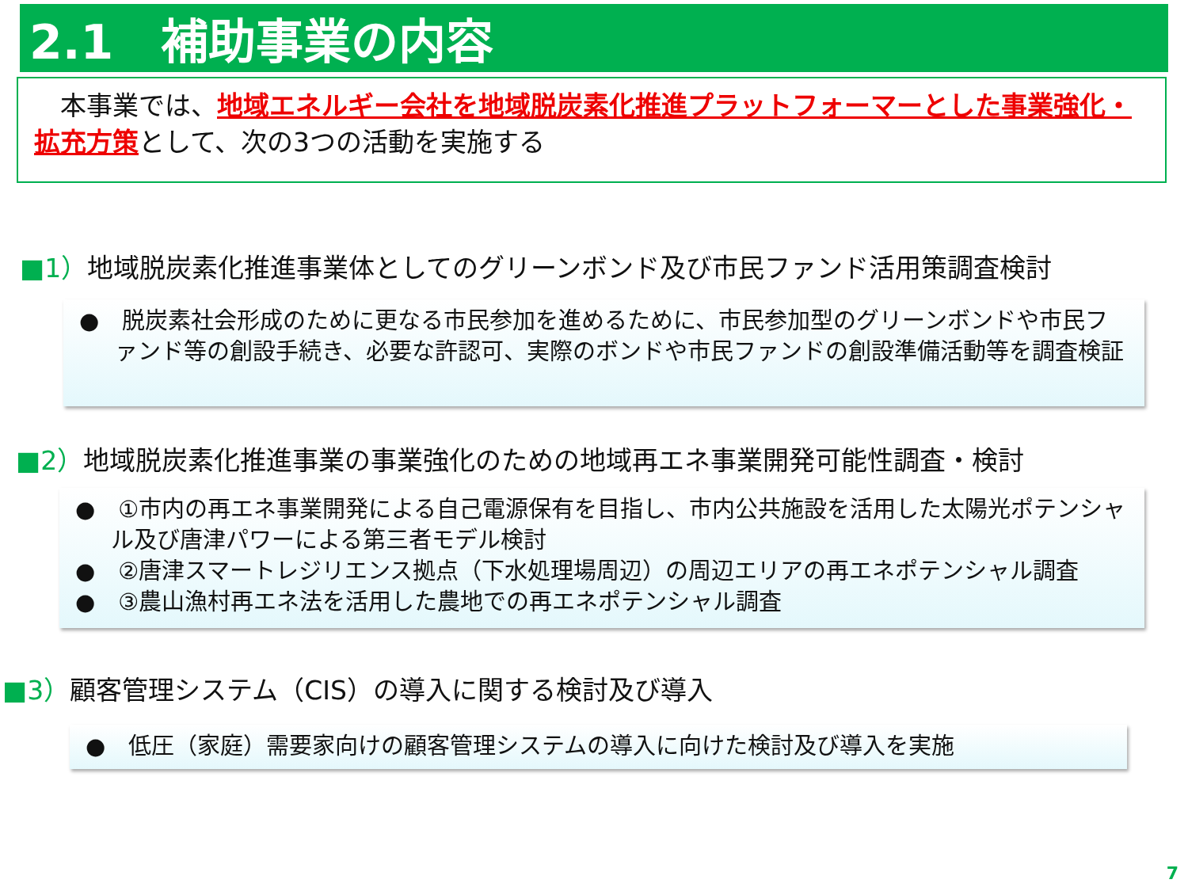2.1　補助事業の内容
　本事業では、地域エネルギー会社を地域脱炭素化推進プラットフォーマーとした事業強化・拡充方策として、次の3つの活動を実施する
■1）地域脱炭素化推進事業体としてのグリーンボンド及び市民ファンド活用策調査検討
●　脱炭素社会形成のために更なる市民参加を進めるために、市民参加型のグリーンボンドや市民ファンド等の創設手続き、必要な許認可、実際のボンドや市民ファンドの創設準備活動等を調査検証
■2）地域脱炭素化推進事業の事業強化のための地域再エネ事業開発可能性調査・検討
●　①市内の再エネ事業開発による自己電源保有を目指し、市内公共施設を活用した太陽光ポテンシャル及び唐津パワーによる第三者モデル検討
●　②唐津スマートレジリエンス拠点（下水処理場周辺）の周辺エリアの再エネポテンシャル調査
●　③農山漁村再エネ法を活用した農地での再エネポテンシャル調査
■3）顧客管理システム（CIS）の導入に関する検討及び導入
●　低圧（家庭）需要家向けの顧客管理システムの導入に向けた検討及び導入を実施
7